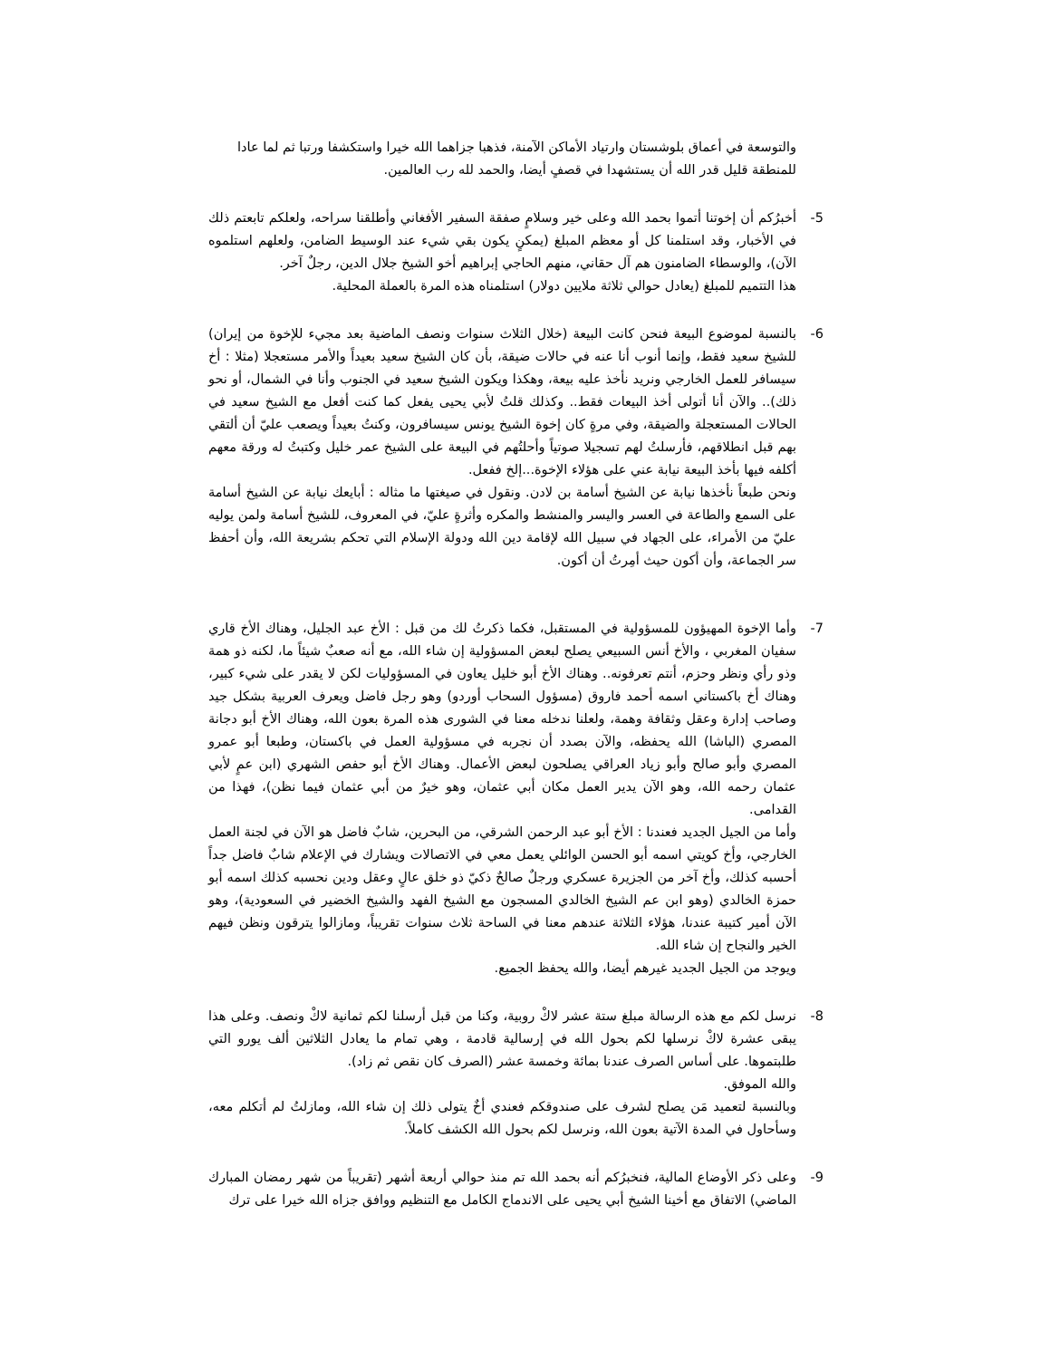والتوسعة في أعماق بلوشستان وارتياد الأماكن الآمنة، فذهبا جزاهما الله خيرا واستكشفا ورتبا ثم لما عادا للمنطقة قليل قدر الله أن يستشهدا في قصفٍ أيضا، والحمد لله رب العالمين.
5- أخبرُكم أن إخوتنا أتموا بحمد الله وعلى خير وسلامٍ صفقة السفير الأفغاني وأطلقنا سراحه، ولعلكم تابعتم ذلك في الأخبار، وقد استلمنا كل أو معظم المبلغ (يمكنٍ يكون بقي شيء عند الوسيط الضامن، ولعلهم استلموه الآن)، والوسطاء الضامنون هم آل حقاني، منهم الحاجي إبراهيم أخو الشيخ جلال الدين، رجلٌ آخر.
هذا التتميم للمبلغ (يعادل حوالي ثلاثة ملايين دولار) استلمناه هذه المرة بالعملة المحلية.
6- بالنسبة لموضوع البيعة فنحن كانت البيعة (خلال الثلاث سنوات ونصف الماضية بعد مجيء للإخوة من إيران) للشيخ سعيد فقط، وإنما أنوب أنا عنه في حالات ضيقة، بأن كان الشيخ سعيد بعيداً والأمر مستعجلا (مثلا : أخ سيسافر للعمل الخارجي ونريد نأخذ عليه بيعة، وهكذا ويكون الشيخ سعيد في الجنوب وأنا في الشمال، أو نحو ذلك).. والآن أنا أتولى أخذ البيعات فقط.. وكذلك قلتُ لأبي يحيى يفعل كما كنت أفعل مع الشيخ سعيد في الحالات المستعجلة والضيقة، وفي مرةٍ كان إخوة الشيخ يونس سيسافرون، وكنتُ بعيداً ويصعب عليّ أن ألتقي بهم قبل انطلاقهم، فأرسلتُ لهم تسجيلا صوتياً وأحلتُهم في البيعة على الشيخ عمر خليل وكتبتُ له ورقة معهم أكلفه فيها بأخذ البيعة نيابة عني على هؤلاء الإخوة...إلخ ففعل.
ونحن طبعاً نأخذها نيابة عن الشيخ أسامة بن لادن. ونقول في صيغتها ما مثاله : أبايعك نيابة عن الشيخ أسامة على السمع والطاعة في العسر واليسر والمنشط والمكره وأثرةٍ عليّ، في المعروف، للشيخ أسامة ولمن يوليه عليّ من الأمراء، على الجهاد في سبيل الله لإقامة دين الله ودولة الإسلام التي تحكم بشريعة الله، وأن أحفظ سر الجماعة، وأن أكون حيث أمِرتُ أن أكون.
7- وأما الإخوة المهيؤون للمسؤولية في المستقبل، فكما ذكرتُ لك من قبل : الأخ عبد الجليل، وهناك الأخ قاري سفيان المغربي ، والأخ أنس السبيعي يصلح لبعض المسؤولية إن شاء الله، مع أنه صعبٌ شيئاً ما، لكنه ذو همة وذو رأي ونظر وحزم، أنتم تعرفونه.. وهناك الأخ أبو خليل يعاون في المسؤوليات لكن لا يقدر على شيء كبير، وهناك أخ باكستاني اسمه أحمد فاروق (مسؤول السحاب أوردو) وهو رجل فاضل ويعرف العربية بشكل جيد وصاحب إدارة وعقل وثقافة وهمة، ولعلنا ندخله معنا في الشورى هذه المرة بعون الله، وهناك الأخ أبو دجانة المصري (الباشا) الله يحفظه، والآن بصدد أن نجربه في مسؤولية العمل في باكستان، وطبعا أبو عمرو المصري وأبو صالح وأبو زياد العراقي يصلحون لبعض الأعمال. وهناك الأخ أبو حفص الشهري (ابن عمٍ لأبي عثمان رحمه الله، وهو الآن يدير العمل مكان أبي عثمان، وهو خيرٌ من أبي عثمان فيما نظن)، فهذا من القدامى.
وأما من الجيل الجديد فعندنا : الأخ أبو عبد الرحمن الشرقي، من البحرين، شابٌ فاضل هو الآن في لجنة العمل الخارجي، وأخ كويتي اسمه أبو الحسن الوائلي يعمل معي في الاتصالات ويشارك في الإعلام شابٌ فاضل جداً أحسبه كذلك، وأخ آخر من الجزيرة عسكري ورجلٌ صالحٌ ذكيّ ذو خلق عالٍ وعقل ودين نحسبه كذلك اسمه أبو حمزة الخالدي (وهو ابن عم الشيخ الخالدي المسجون مع الشيخ الفهد والشيخ الخضير في السعودية)، وهو الآن أمير كتيبة عندنا، هؤلاء الثلاثة عندهم معنا في الساحة ثلاث سنوات تقريباً، ومازالوا يترقون ونظن فيهم الخير والنجاح إن شاء الله.
ويوجد من الجيل الجديد غيرهم أيضا، والله يحفظ الجميع.
8- نرسل لكم مع هذه الرسالة مبلغ ستة عشر لاكْ روبية، وكنا من قبل أرسلنا لكم ثمانية لاكْ ونصف. وعلى هذا يبقى عشرة لاكْ نرسلها لكم بحول الله في إرسالية قادمة ، وهي تمام ما يعادل الثلاثين ألف يورو التي طلبتموها. على أساس الصرف عندنا بمائة وخمسة عشر (الصرف كان نقص ثم زاد).
والله الموفق.
وبالنسبة لتعميد مَن يصلح لشرف على صندوقكم فعندي أخٌ يتولى ذلك إن شاء الله، ومازلتُ لم أتكلم معه، وسأحاول في المدة الآتية بعون الله، ونرسل لكم بحول الله الكشف كاملاً.
9- وعلى ذكر الأوضاع المالية، فنخبرُكم أنه بحمد الله تم منذ حوالي أربعة أشهر (تقريباً من شهر رمضان المبارك الماضي) الاتفاق مع أخينا الشيخ أبي يحيى على الاندماج الكامل مع التنظيم ووافق جزاه الله خيرا على ترك